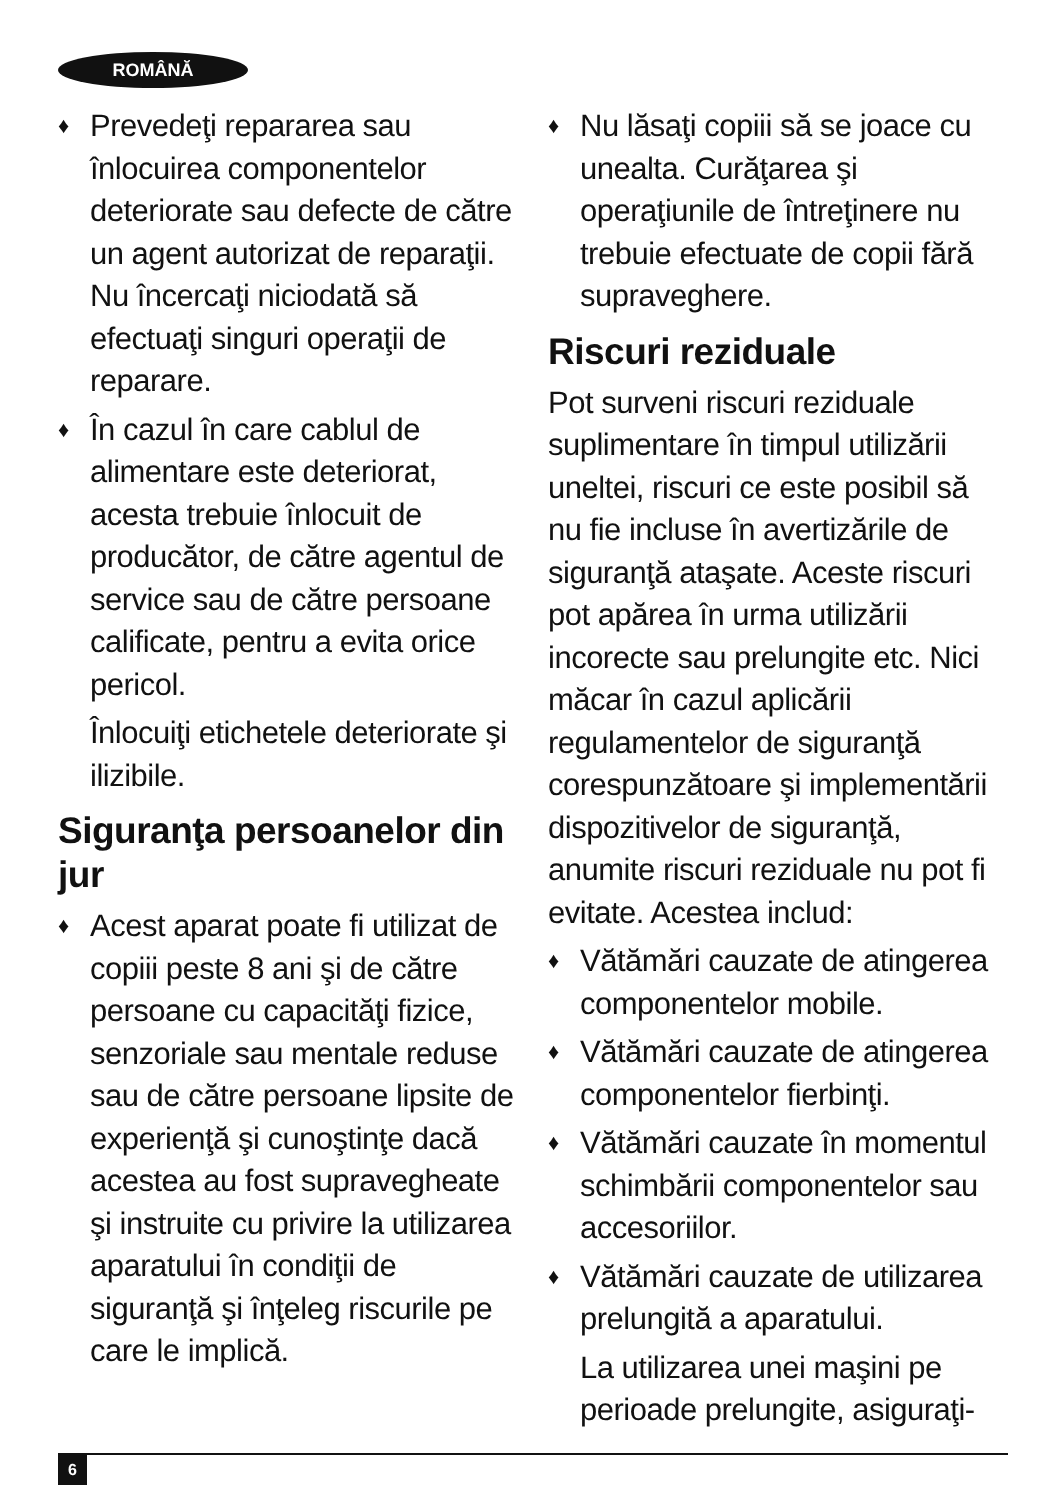ROMÂNĂ
♦ Prevedeţi repararea sau înlocuirea componentelor deteriorate sau defecte de către un agent autorizat de reparaţii. Nu încercaţi niciodată să efectuaţi singuri operaţii de reparare.
♦ În cazul în care cablul de alimentare este deteriorat, acesta trebuie înlocuit de producător, de către agentul de service sau de către persoane calificate, pentru a evita orice pericol.
Înlocuiţi etichetele deteriorate şi ilizibile.
Siguranţa persoanelor din jur
♦ Acest aparat poate fi utilizat de copiii peste 8 ani şi de către persoane cu capacităţi fizice, senzoriale sau mentale reduse sau de către persoane lipsite de experienţă şi cunoştinţe dacă acestea au fost supravegheate şi instruite cu privire la utilizarea aparatului în condiţii de siguranţă şi înţeleg riscurile pe care le implică.
♦ Nu lăsaţi copiii să se joace cu unealta. Curăţarea şi operaţiunile de întreţinere nu trebuie efectuate de copii fără supraveghere.
Riscuri reziduale
Pot surveni riscuri reziduale suplimentare în timpul utilizării uneltei, riscuri ce este posibil să nu fie incluse în avertizările de siguranţă ataşate. Aceste riscuri pot apărea în urma utilizării incorecte sau prelungite etc. Nici măcar în cazul aplicării regulamentelor de siguranţă corespunzătoare şi implementării dispozitivelor de siguranţă, anumite riscuri reziduale nu pot fi evitate. Acestea includ:
♦ Vătămări cauzate de atingerea componentelor mobile.
♦ Vătămări cauzate de atingerea componentelor fierbinţi.
♦ Vătămări cauzate în momentul schimbării componentelor sau accesoriilor.
♦ Vătămări cauzate de utilizarea prelungită a aparatului.
La utilizarea unei maşini pe perioade prelungite, asiguraţi-
6